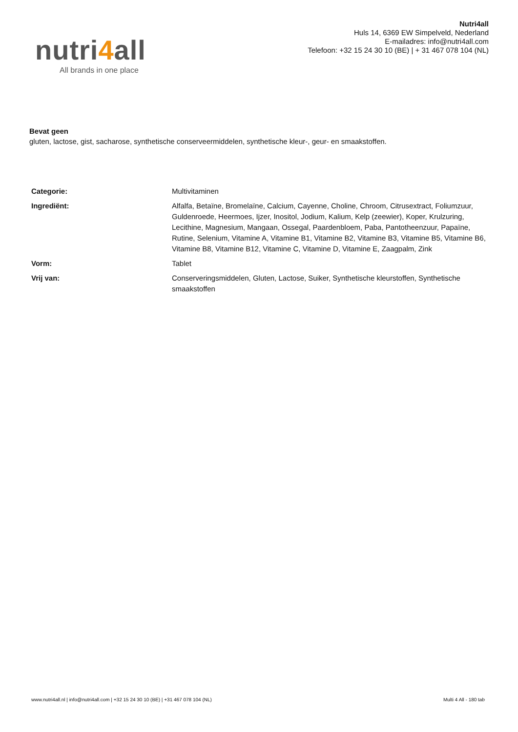nutri4all
All brands in one place
Nutri4all
Huls 14, 6369 EW Simpelveld, Nederland
E-mailadres: info@nutri4all.com
Telefoon: +32 15 24 30 10 (BE) | + 31 467 078 104 (NL)
Bevat geen
gluten, lactose, gist, sacharose, synthetische conserveermiddelen, synthetische kleur-, geur- en smaakstoffen.
| Categorie: | Multivitaminen |
| Ingrediënt: | Alfalfa, Betaïne, Bromelaïne, Calcium, Cayenne, Choline, Chroom, Citrusextract, Foliumzuur, Guldenroede, Heermoes, Ijzer, Inositol, Jodium, Kalium, Kelp (zeewier), Koper, Krulzuring, Lecithine, Magnesium, Mangaan, Ossegal, Paardenbloem, Paba, Pantotheenzuur, Papaïne, Rutine, Selenium, Vitamine A, Vitamine B1, Vitamine B2, Vitamine B3, Vitamine B5, Vitamine B6, Vitamine B8, Vitamine B12, Vitamine C, Vitamine D, Vitamine E, Zaagpalm, Zink |
| Vorm: | Tablet |
| Vrij van: | Conserveringsmiddelen, Gluten, Lactose, Suiker, Synthetische kleurstoffen, Synthetische smaakstoffen |
www.nutri4all.nl | info@nutri4all.com | +32 15 24 30 10 (BE) | +31 467 078 104 (NL) Multi 4 All - 180 tab